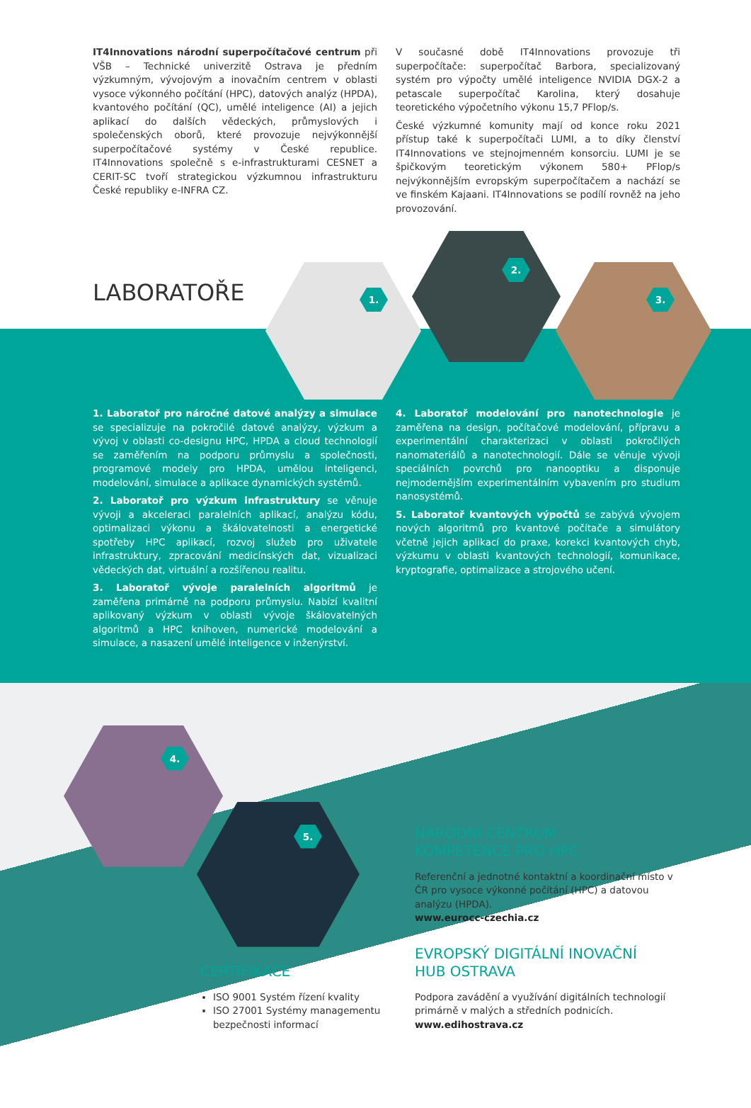IT4Innovations národní superpočítačové centrum při VŠB – Technické univerzitě Ostrava je předním výzkumným, vývojovým a inovačním centrem v oblasti vysoce výkonného počítání (HPC), datových analýz (HPDA), kvantového počítání (QC), umělé inteligence (AI) a jejich aplikací do dalších vědeckých, průmyslových i společenských oborů, které provozuje nejvýkonnější superpočítačové systémy v České republice. IT4Innovations společně s e-infrastrukturami CESNET a CERIT-SC tvoří strategickou výzkumnou infrastrukturu České republiky e-INFRA CZ.
V současné době IT4Innovations provozuje tři superpočítače: superpočítač Barbora, specializovaný systém pro výpočty umělé inteligence NVIDIA DGX-2 a petascale superpočítač Karolina, který dosahuje teoretického výpočetního výkonu 15,7 PFlop/s.
České výzkumné komunity mají od konce roku 2021 přístup také k superpočítači LUMI, a to díky členství IT4Innovations ve stejnojmenném konsorciu. LUMI je se špičkovým teoretickým výkonem 580+ PFlop/s nejvýkonnějším evropským superpočítačem a nachází se ve finském Kajaani. IT4Innovations se podílí rovněž na jeho provozování.
1.
2.
3.
LABORATOŘE
1. Laboratoř pro náročné datové analýzy a simulace se specializuje na pokročilé datové analýzy, výzkum a vývoj v oblasti co-designu HPC, HPDA a cloud technologií se zaměřením na podporu průmyslu a společnosti, programové modely pro HPDA, umělou inteligenci, modelování, simulace a aplikace dynamických systémů.
2. Laboratoř pro výzkum infrastruktury se věnuje vývoji a akceleraci paralelních aplikací, analýzu kódu, optimalizaci výkonu a škálovatelnosti a energetické spotřeby HPC aplikací, rozvoj služeb pro uživatele infrastruktury, zpracování medicínských dat, vizualizaci vědeckých dat, virtuální a rozšířenou realitu.
3. Laboratoř vývoje paralelních algoritmů je zaměřena primárně na podporu průmyslu. Nabízí kvalitní aplikovaný výzkum v oblasti vývoje škálovatelných algoritmů a HPC knihoven, numerické modelování a simulace, a nasazení umělé inteligence v inženýrství.
4. Laboratoř modelování pro nanotechnologie je zaměřena na design, počítačové modelování, přípravu a experimentální charakterizaci v oblasti pokročilých nanomateriálů a nanotechnologií. Dále se věnuje vývoji speciálních povrchů pro nanooptiku a disponuje nejmodernějším experimentálním vybavením pro studium nanosystémů.
5. Laboratoř kvantových výpočtů se zabývá vývojem nových algoritmů pro kvantové počítače a simulátory včetně jejich aplikací do praxe, korekci kvantových chyb, výzkumu v oblasti kvantových technologií, komunikace, kryptografie, optimalizace a strojového učení.
4.
5.
CERTIFIKACE
ISO 9001 Systém řízení kvality
ISO 27001 Systémy managementu bezpečnosti informací
NÁRODNÍ CENTRUM
KOMPETENCE PRO HPC
Referenční a jednotné kontaktní a koordinační místo v ČR pro vysoce výkonné počítání (HPC) a datovou analýzu (HPDA).
www.eurocc-czechia.cz
EVROPSKÝ DIGITÁLNÍ INOVAČNÍ
HUB OSTRAVA
Podpora zavádění a využívání digitálních technologií primárně v malých a středních podnicích.
www.edihostrava.cz